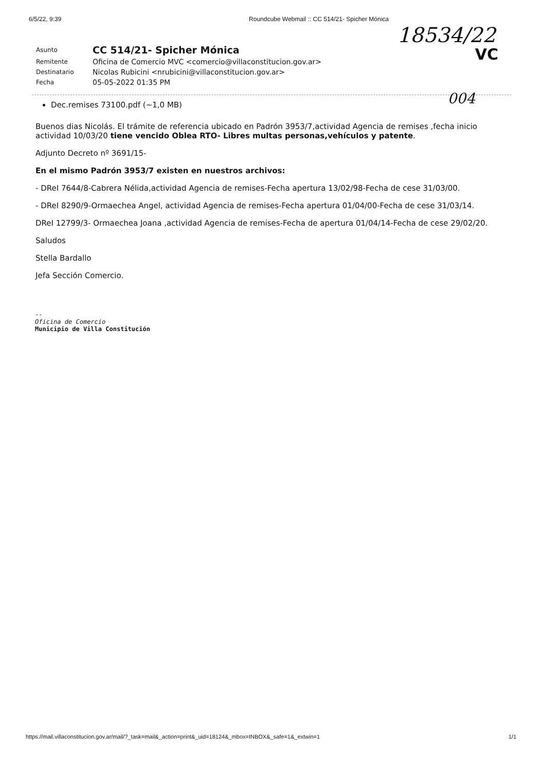6/5/22, 9:39 Roundcube Webmail :: CC 514/21- Spicher Mónica
18534/22
VC
| Asunto | CC 514/21- Spicher Mónica |
| Remitente | Oficina de Comercio MVC <comercio@villaconstitucion.gov.ar> |
| Destinatario | Nicolas Rubicini <nrubicini@villaconstitucion.gov.ar> |
| Fecha | 05-05-2022 01:35 PM |
004
Dec.remises 73100.pdf (~1,0 MB)
Buenos dias Nicolás. El trámite de referencia ubicado en Padrón 3953/7,actividad Agencia de remises ,fecha inicio actividad 10/03/20 tiene vencido Oblea RTO- Libres multas personas,vehículos y patente.
Adjunto Decreto nº 3691/15-
En el mismo Padrón 3953/7 existen en nuestros archivos:
- DReI 7644/8-Cabrera Nélida,actividad Agencia de remises-Fecha apertura 13/02/98-Fecha de cese 31/03/00.
- DReI 8290/9-Ormaechea Angel, actividad Agencia de remises-Fecha apertura 01/04/00-Fecha de cese 31/03/14.
DReI 12799/3- Ormaechea Joana ,actividad Agencia de remises-Fecha de apertura 01/04/14-Fecha de cese 29/02/20.
Saludos
Stella Bardallo
Jefa Sección Comercio.
--
Oficina de Comercio
Municipio de Villa Constitución
https://mail.villaconstitucion.gov.ar/mail/?_task=mail&_action=print&_uid=18124&_mbox=INBOX&_safe=1&_extwin=1 1/1